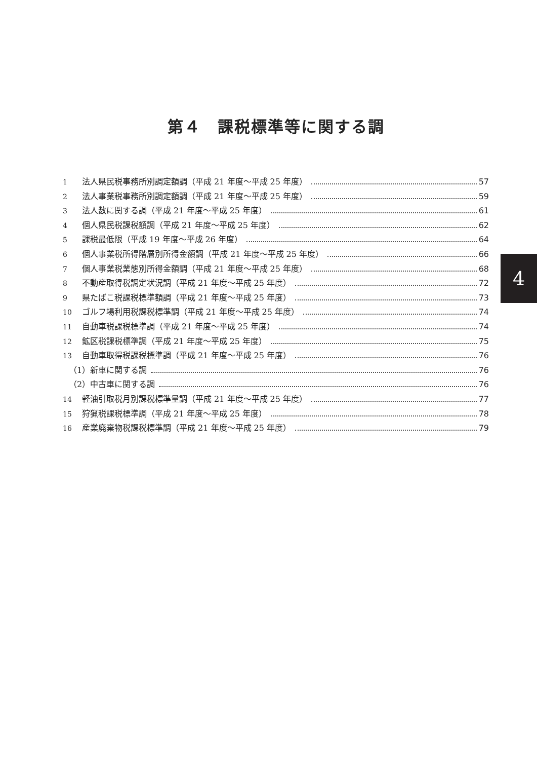第４　課税標準等に関する調
1 法人県民税事務所別調定額調（平成 21 年度～平成 25 年度） 57
2 法人事業税事務所別調定額調（平成 21 年度～平成 25 年度） 59
3 法人数に関する調（平成 21 年度～平成 25 年度） 61
4 個人県民税課税額調（平成 21 年度～平成 25 年度） 62
5 課税最低限（平成 19 年度～平成 26 年度） 64
6 個人事業税所得階層別所得金額調（平成 21 年度～平成 25 年度） 66
7 個人事業税業態別所得金額調（平成 21 年度～平成 25 年度） 68
8 不動産取得税調定状況調（平成 21 年度～平成 25 年度） 72
9 県たばこ税課税標準額調（平成 21 年度～平成 25 年度） 73
10 ゴルフ場利用税課税標準調（平成 21 年度～平成 25 年度） 74
11 自動車税課税標準調（平成 21 年度～平成 25 年度） 74
12 鉱区税課税標準調（平成 21 年度～平成 25 年度） 75
13 自動車取得税課税標準調（平成 21 年度～平成 25 年度） 76
（1）新車に関する調 76
（2）中古車に関する調 76
14 軽油引取税月別課税標準量調（平成 21 年度～平成 25 年度） 77
15 狩猟税課税標準調（平成 21 年度～平成 25 年度） 78
16 産業廃棄物税課税標準調（平成 21 年度～平成 25 年度） 79
4